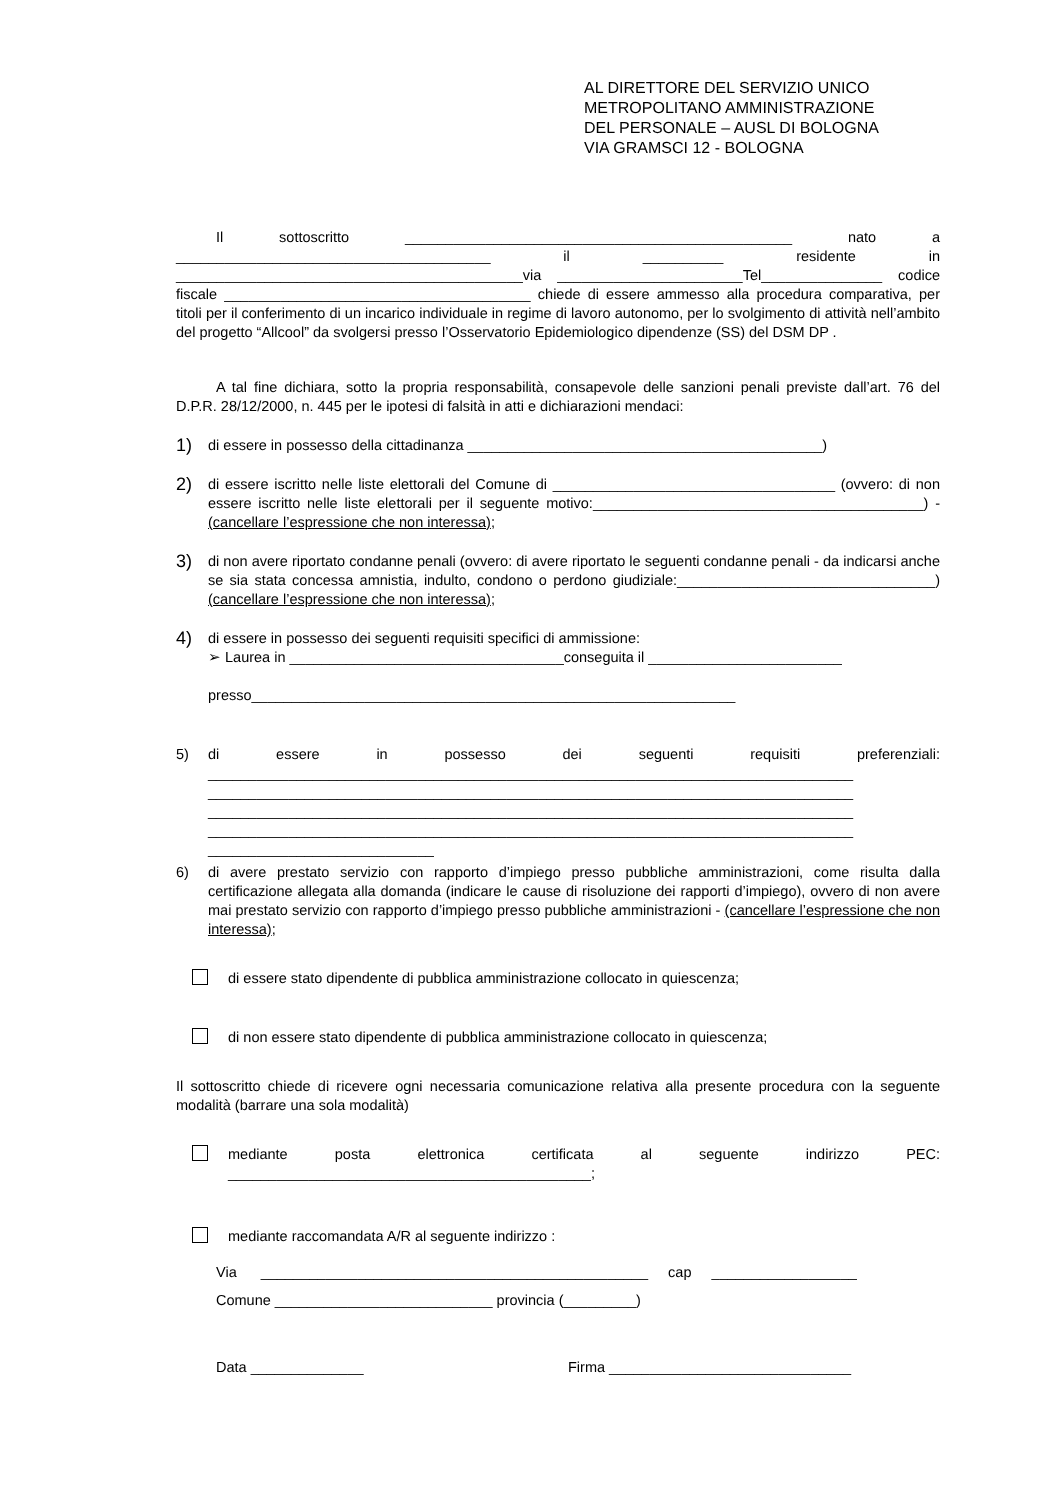AL DIRETTORE DEL SERVIZIO UNICO
METROPOLITANO AMMINISTRAZIONE
DEL PERSONALE – AUSL DI BOLOGNA
VIA GRAMSCI 12 - BOLOGNA
Il sottoscritto ________________________________________________ nato a _______________________________________ il __________ residente in ___________________________________________via _______________________Tel_______________ codice fiscale ______________________________________ chiede di essere ammesso alla procedura comparativa, per titoli per il conferimento di un incarico individuale in regime di lavoro autonomo, per lo svolgimento di attività nell’ambito del progetto “Allcool” da svolgersi presso l’Osservatorio Epidemiologico dipendenze (SS) del DSM DP .
A tal fine dichiara, sotto la propria responsabilità, consapevole delle sanzioni penali previste dall’art. 76 del D.P.R. 28/12/2000, n. 445 per le ipotesi di falsità in atti e dichiarazioni mendaci:
1)
di essere in possesso della cittadinanza ____________________________________________)
2)
di essere iscritto nelle liste elettorali del Comune di ___________________________________ (ovvero: di non essere iscritto nelle liste elettorali per il seguente motivo:_________________________________________) - (cancellare l’espressione che non interessa);
3)
di non avere riportato condanne penali (ovvero: di avere riportato le seguenti condanne penali - da indicarsi anche se sia stata concessa amnistia, indulto, condono o perdono giudiziale:________________________________) (cancellare l’espressione che non interessa);
4)
di essere in possesso dei seguenti requisiti specifici di ammissione:
➢ Laurea in __________________________________conseguita il ________________________
presso____________________________________________________________
5) di essere in possesso dei seguenti requisiti preferenziali: ________________________________________________________________________________ ________________________________________________________________________________ ________________________________________________________________________________ ________________________________________________________________________________ ____________________________
6) di avere prestato servizio con rapporto d’impiego presso pubbliche amministrazioni, come risulta dalla certificazione allegata alla domanda (indicare le cause di risoluzione dei rapporti d’impiego), ovvero di non avere mai prestato servizio con rapporto d’impiego presso pubbliche amministrazioni - (cancellare l’espressione che non interessa);
di essere stato dipendente di pubblica amministrazione collocato in quiescenza;
di non essere stato dipendente di pubblica amministrazione collocato in quiescenza;
Il sottoscritto chiede di ricevere ogni necessaria comunicazione relativa alla presente procedura con la seguente modalità (barrare una sola modalità)
mediante posta elettronica certificata al seguente indirizzo PEC: _____________________________________________;
mediante raccomandata A/R al seguente indirizzo :
Via ________________________________________________ cap __________________
Comune ___________________________ provincia (_________)
Data ______________ Firma ______________________________